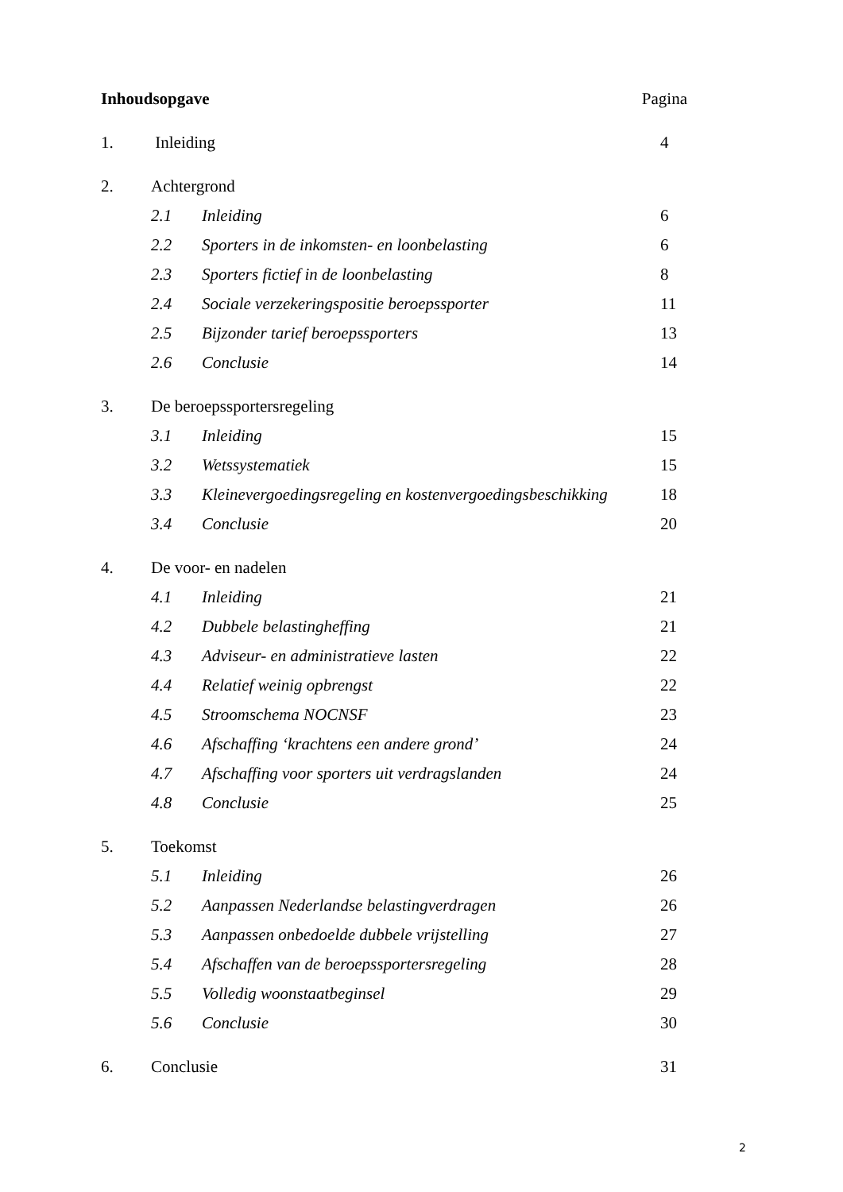Inhoudsopgave Pagina
1. Inleiding 4
2. Achtergrond
2.1 Inleiding 6
2.2 Sporters in de inkomsten- en loonbelasting
6
2.3 Sporters fictief in de loonbelasting
8
2.4 Sociale verzekeringspositie beroepssporter
11
2.5 Bijzonder tarief beroepssporters
13
2.6 Conclusie 14
3. De beroepssportersregeling
3.1 Inleiding 15
3.2 Wetssystematiek 15
3.3 Kleinevergoedingsregeling en kostenvergoedingsbeschikking
18
3.4 Conclusie 20
4. De voor- en nadelen
4.1 Inleiding 21
4.2 Dubbele belastingheffing 21
4.3 Adviseur- en administratieve lasten
22
4.4 Relatief weinig opbrengst 22
4.5 Stroomschema NOCNSF 23
4.6 Afschaffing ‘krachtens een andere grond’
24
4.7 Afschaffing voor sporters uit verdragslanden
24
4.8 Conclusie 25
5. Toekomst
5.1 Inleiding 26
5.2 Aanpassen Nederlandse belastingverdragen
26
5.3 Aanpassen onbedoelde dubbele vrijstelling
27
5.4 Afschaffen van de beroepssportersregeling
28
5.5 Volledig woonstaatbeginsel 29
5.6 Conclusie 30
6. Conclusie 31
2